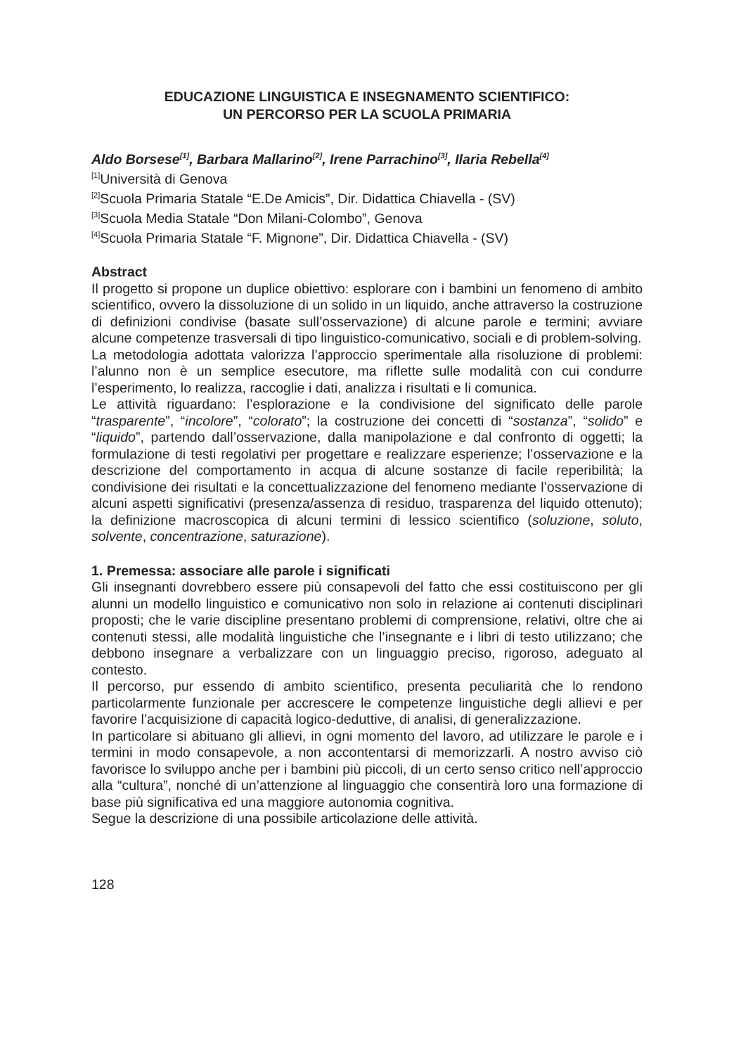EDUCAZIONE LINGUISTICA E INSEGNAMENTO SCIENTIFICO:
UN PERCORSO PER LA SCUOLA PRIMARIA
Aldo Borsese<sup>[1]</sup>, Barbara Mallarino<sup>[2]</sup>, Irene Parrachino<sup>[3]</sup>, Ilaria Rebella<sup>[4]</sup>
<sup>[1]</sup> Università di Genova
<sup>[2]</sup> Scuola Primaria Statale “E.De Amicis”, Dir. Didattica Chiavella - (SV)
<sup>[3]</sup> Scuola Media Statale “Don Milani-Colombo”, Genova
<sup>[4]</sup> Scuola Primaria Statale “F. Mignone”, Dir. Didattica Chiavella - (SV)
Abstract
Il progetto si propone un duplice obiettivo: esplorare con i bambini un fenomeno di ambito scientifico, ovvero la dissoluzione di un solido in un liquido, anche attraverso la costruzione di definizioni condivise (basate sull’osservazione) di alcune parole e termini; avviare alcune competenze trasversali di tipo linguistico-comunicativo, sociali e di problem-solving.
La metodologia adottata valorizza l’approccio sperimentale alla risoluzione di problemi: l’alunno non è un semplice esecutore, ma riflette sulle modalità con cui condurre l’esperimento, lo realizza, raccoglie i dati, analizza i risultati e li comunica.
Le attività riguardano: l’esplorazione e la condivisione del significato delle parole “trasparente”, “incolore”, “colorato”; la costruzione dei concetti di “sostanza”, “solido” e “liquido”, partendo dall’osservazione, dalla manipolazione e dal confronto di oggetti; la formulazione di testi regolativi per progettare e realizzare esperienze; l’osservazione e la descrizione del comportamento in acqua di alcune sostanze di facile reperibilità; la condivisione dei risultati e la concettualizzazione del fenomeno mediante l’osservazione di alcuni aspetti significativi (presenza/assenza di residuo, trasparenza del liquido ottenuto); la definizione macroscopica di alcuni termini di lessico scientifico (soluzione, soluto, solvente, concentrazione, saturazione).
1. Premessa: associare alle parole i significati
Gli insegnanti dovrebbero essere più consapevoli del fatto che essi costituiscono per gli alunni un modello linguistico e comunicativo non solo in relazione ai contenuti disciplinari proposti; che le varie discipline presentano problemi di comprensione, relativi, oltre che ai contenuti stessi, alle modalità linguistiche che l’insegnante e i libri di testo utilizzano; che debbono insegnare a verbalizzare con un linguaggio preciso, rigoroso, adeguato al contesto.
Il percorso, pur essendo di ambito scientifico, presenta peculiarità che lo rendono particolarmente funzionale per accrescere le competenze linguistiche degli allievi e per favorire l’acquisizione di capacità logico-deduttive, di analisi, di generalizzazione.
In particolare si abituano gli allievi, in ogni momento del lavoro, ad utilizzare le parole e i termini in modo consapevole, a non accontentarsi di memorizzarli. A nostro avviso ciò favorisce lo sviluppo anche per i bambini più piccoli, di un certo senso critico nell’approccio alla “cultura”, nonché di un’attenzione al linguaggio che consentirà loro una formazione di base più significativa ed una maggiore autonomia cognitiva.
Segue la descrizione di una possibile articolazione delle attività.
128